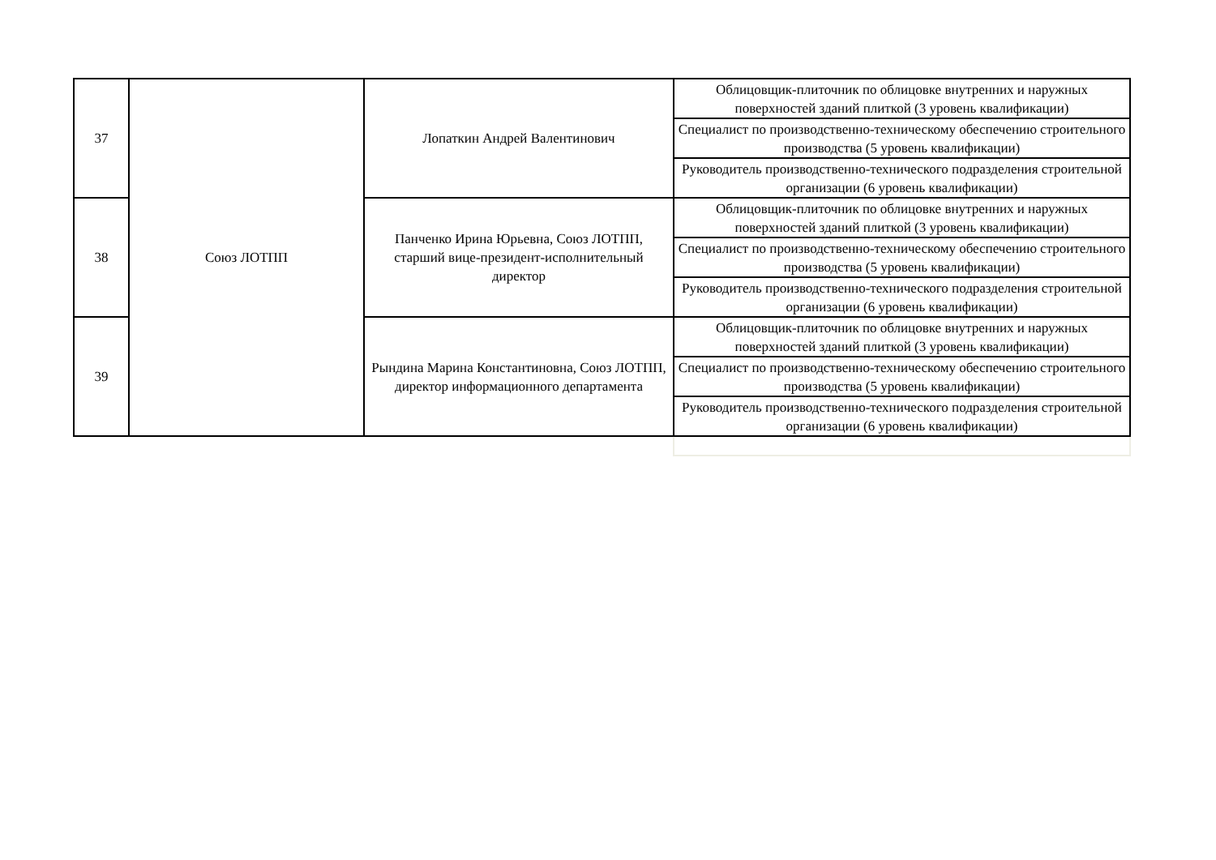| 37 | Союз ЛОТПП | Лопаткин Андрей Валентинович | Облицовщик-плиточник по облицовке внутренних и наружных поверхностей зданий плиткой (3 уровень квалификации) |
| | | | Специалист по производственно-техническому обеспечению строительного производства (5 уровень квалификации) |
| | | | Руководитель производственно-технического подразделения строительной организации (6 уровень квалификации) |
| 38 | | Панченко Ирина Юрьевна, Союз ЛОТПП, старший вице-президент-исполнительный директор | Облицовщик-плиточник по облицовке внутренних и наружных поверхностей зданий плиткой (3 уровень квалификации) |
| | | | Специалист по производственно-техническому обеспечению строительного производства (5 уровень квалификации) |
| | | | Руководитель производственно-технического подразделения строительной организации (6 уровень квалификации) |
| 39 | | Рындина Марина Константиновна, Союз ЛОТПП, директор информационного департамента | Облицовщик-плиточник по облицовке внутренних и наружных поверхностей зданий плиткой (3 уровень квалификации) |
| | | | Специалист по производственно-техническому обеспечению строительного производства (5 уровень квалификации) |
| | | | Руководитель производственно-технического подразделения строительной организации (6 уровень квалификации) |